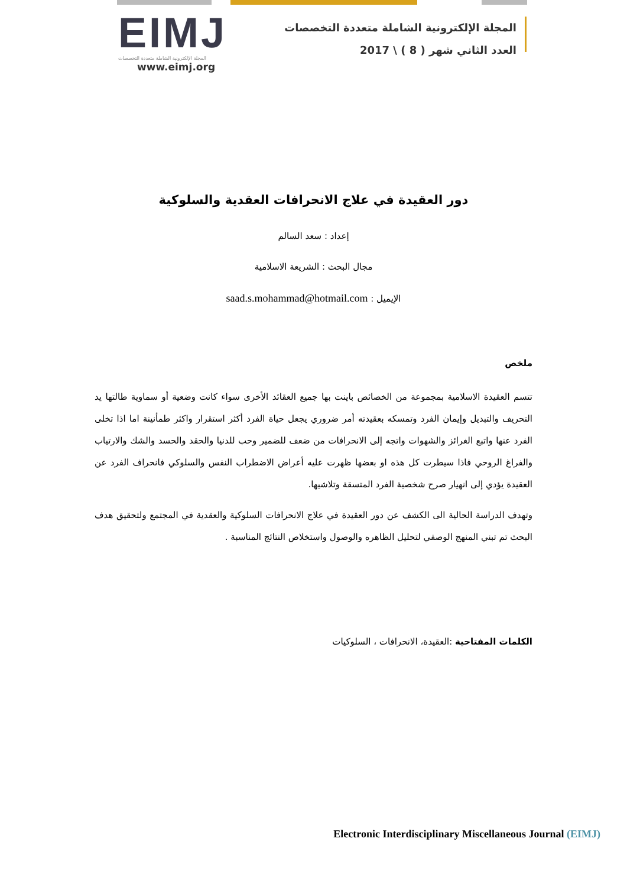EIMJ
المجلة الإلكترونية الشاملة متعددة التخصصات
www.eimj.org
المجلة الإلكترونية الشاملة متعددة التخصصات
العدد الثاني شهر ( 8 ) \ 2017
دور العقيدة في علاج الانحرافات العقدية والسلوكية
إعداد : سعد السالم
مجال البحث : الشريعة الاسلامية
الإيميل : saad.s.mohammad@hotmail.com
ملخص
تتسم العقيدة الاسلامية بمجموعة من الخصائص باينت بها جميع العقائد الأخرى سواء كانت وضعية أو سماوية طالتها يد التحريف والتبديل وإيمان الفرد وتمسكه بعقيدته أمر ضروري يجعل حياة الفرد أكثر استقرار واكثر طمأنينة اما اذا تخلى الفرد عنها واتبع الغرائز والشهوات واتجه إلى الانحرافات من ضعف للضمير وحب للدنيا والحقد والحسد والشك والارتياب والفراغ الروحي فاذا سيطرت كل هذه او بعضها ظهرت عليه أعراض الاضطراب النفس والسلوكي فانحراف الفرد عن العقيدة يؤدي إلى انهيار صرح شخصية الفرد المتسقة وتلاشيها.
وتهدف الدراسة الحالية الى الكشف عن دور العقيدة في علاج الانحرافات السلوكية والعقدية في المجتمع ولتحقيق هدف البحث تم تبني المنهج الوصفي لتحليل الظاهره والوصول واستخلاص النتائج المناسبة .
الكلمات المفتاحية :العقيدة، الانحرافات ، السلوكيات
Electronic Interdisciplinary Miscellaneous Journal (EIMJ)